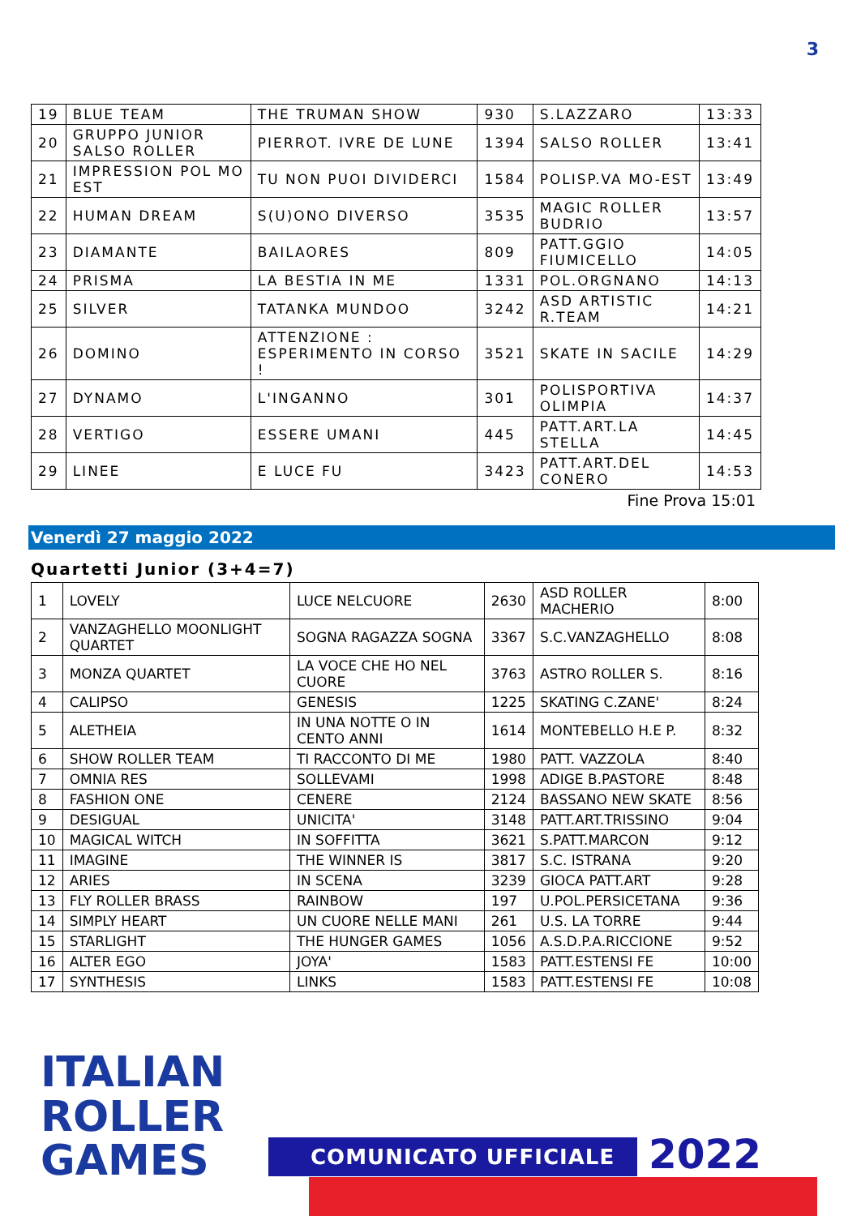3
| 19 | BLUE TEAM | THE TRUMAN SHOW | 930 | S.LAZZARO | 13:33 |
| 20 | GRUPPO JUNIOR SALSO ROLLER | PIERROT. IVRE DE LUNE | 1394 | SALSO ROLLER | 13:41 |
| 21 | IMPRESSION POL MO EST | TU NON PUOI DIVIDERCI | 1584 | POLISP.VA MO-EST | 13:49 |
| 22 | HUMAN DREAM | S(U)ONO DIVERSO | 3535 | MAGIC ROLLER BUDRIO | 13:57 |
| 23 | DIAMANTE | BAILAORES | 809 | PATT.GGIO FIUMICELLO | 14:05 |
| 24 | PRISMA | LA BESTIA IN ME | 1331 | POL.ORGNANO | 14:13 |
| 25 | SILVER | TATANKA MUNDOO | 3242 | ASD ARTISTIC R.TEAM | 14:21 |
| 26 | DOMINO | ATTENZIONE : ESPERIMENTO IN CORSO ! | 3521 | SKATE IN SACILE | 14:29 |
| 27 | DYNAMO | L'INGANNO | 301 | POLISPORTIVA OLIMPIA | 14:37 |
| 28 | VERTIGO | ESSERE UMANI | 445 | PATT.ART.LA STELLA | 14:45 |
| 29 | LINEE | E LUCE FU | 3423 | PATT.ART.DEL CONERO | 14:53 |
Fine Prova 15:01
Venerdì 27 maggio 2022
Quartetti Junior (3+4=7)
| 1 | LOVELY | LUCE NELCUORE | 2630 | ASD ROLLER MACHERIO | 8:00 |
| 2 | VANZAGHELLO MOONLIGHT QUARTET | SOGNA RAGAZZA SOGNA | 3367 | S.C.VANZAGHELLO | 8:08 |
| 3 | MONZA QUARTET | LA VOCE CHE HO NEL CUORE | 3763 | ASTRO ROLLER S. | 8:16 |
| 4 | CALIPSO | GENESIS | 1225 | SKATING C.ZANE' | 8:24 |
| 5 | ALETHEIA | IN UNA NOTTE O IN CENTO ANNI | 1614 | MONTEBELLO H.E P. | 8:32 |
| 6 | SHOW ROLLER TEAM | TI RACCONTO DI ME | 1980 | PATT. VAZZOLA | 8:40 |
| 7 | OMNIA RES | SOLLEVAMI | 1998 | ADIGE B.PASTORE | 8:48 |
| 8 | FASHION ONE | CENERE | 2124 | BASSANO NEW SKATE | 8:56 |
| 9 | DESIGUAL | UNICITA' | 3148 | PATT.ART.TRISSINO | 9:04 |
| 10 | MAGICAL WITCH | IN SOFFITTA | 3621 | S.PATT.MARCON | 9:12 |
| 11 | IMAGINE | THE WINNER IS | 3817 | S.C. ISTRANA | 9:20 |
| 12 | ARIES | IN SCENA | 3239 | GIOCA PATT.ART | 9:28 |
| 13 | FLY ROLLER BRASS | RAINBOW | 197 | U.POL.PERSICETANA | 9:36 |
| 14 | SIMPLY HEART | UN CUORE NELLE MANI | 261 | U.S. LA TORRE | 9:44 |
| 15 | STARLIGHT | THE HUNGER GAMES | 1056 | A.S.D.P.A.RICCIONE | 9:52 |
| 16 | ALTER EGO | JOYA' | 1583 | PATT.ESTENSI FE | 10:00 |
| 17 | SYNTHESIS | LINKS | 1583 | PATT.ESTENSI FE | 10:08 |
ITALIAN
ROLLER
GAMES
COMUNICATO UFFICIALE 2022